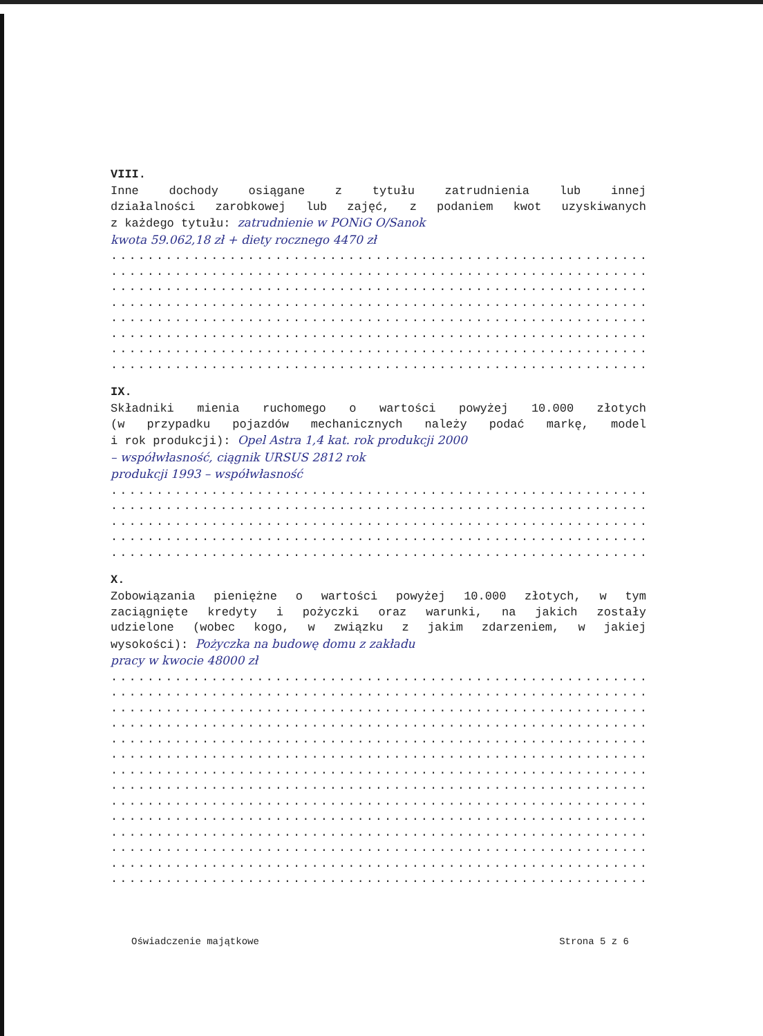VIII.
Inne dochody osiągane z tytułu zatrudnienia lub innej
działalności zarobkowej lub zajęć, z podaniem kwot uzyskiwanych
z każdego tytułu: zatrudnienie w PONiG O/Sanok
kwota 59.062,18 zł + diety rocznego 4470 zł
...................................................................
...................................................................
...................................................................
...................................................................
...................................................................
...................................................................
...................................................................
...................................................................
IX.
Składniki mienia ruchomego o wartości powyżej 10.000 złotych
(w przypadku pojazdów mechanicznych należy podać markę, model
i rok produkcji): Opel Astra 1,4 kat. rok produkcji 2000
– współwłasność, ciągnik URSUS 2812 rok
produkcji 1993 – współwłasność
...................................................................
...................................................................
...................................................................
...................................................................
...................................................................
X.
Zobowiązania pieniężne o wartości powyżej 10.000 złotych, w tym
zaciągnięte kredyty i pożyczki oraz warunki, na jakich zostały
udzielone (wobec kogo, w związku z jakim zdarzeniem, w jakiej
wysokości): Pożyczka na budowę domu z zakładu
pracy w kwocie 48000 zł
...................................................................
...................................................................
...................................................................
...................................................................
...................................................................
...................................................................
...................................................................
...................................................................
...................................................................
...................................................................
...................................................................
...................................................................
...................................................................
...................................................................
Oświadczenie majątkowe Strona 5 z 6